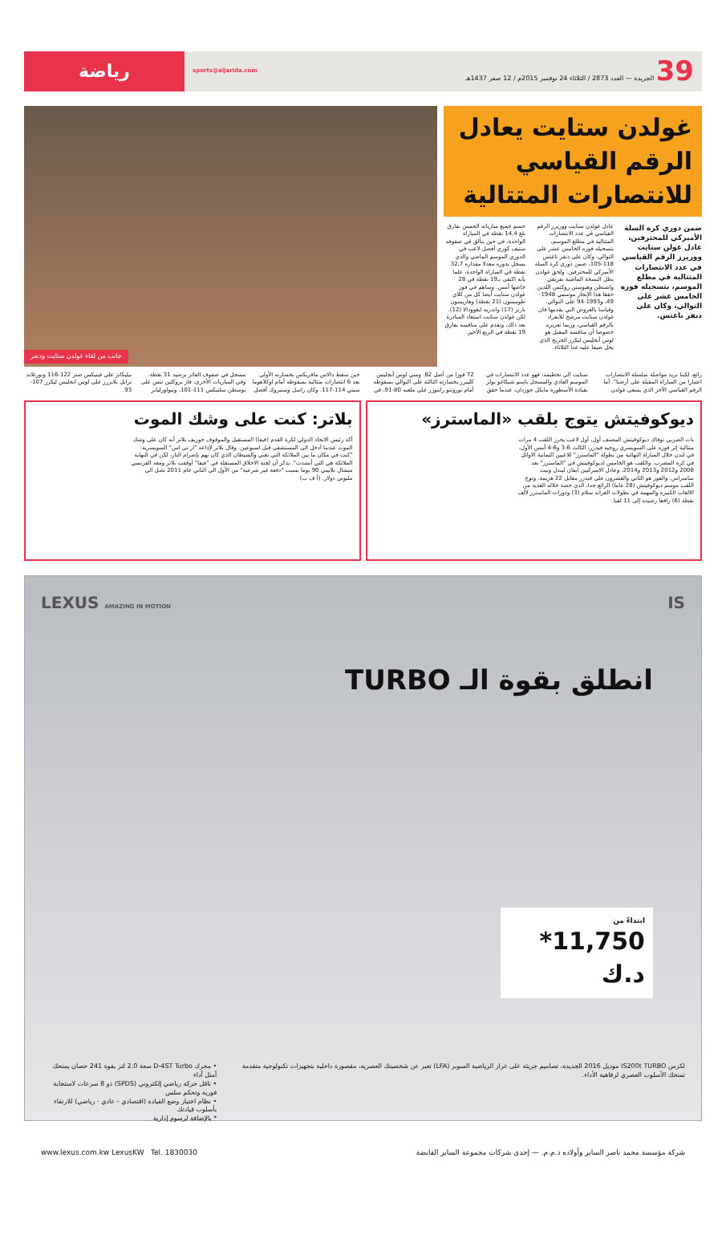رياضة
39 الجريدة — العدد 2873 / الثلاثاء 24 نوفمبر 2015م / 12 صفر 1437هـ
sports@aljarida.com
غولدن ستايت يعادل الرقم القياسي للانتصارات المتتالية
ضمن دوري كرة السلة الأميركي للمحترفين، عادل غولن ستايت ووريرز الرقم القياسي في عدد الانتصارات المتتالية في مطلع الموسم، بتسجيله فوزه الخامس عشر على التوالي، وكان على دنفر ناغتس.
عادل غولدن ستايت ووريرز الرقم القياسي في عدد الانتصارات المتتالية في مطلع الموسم، بتسجيله فوزه الخامس عشر على التوالي، وكان على دنفر ناغتس 118-105، ضمن دوري كرة السلة الأميركي للمحترفين. ولحق غولدن بطل النسخة الماضية بفريقي واشنطن وهيوستن روكتس اللذين حققا هذا الإنجاز موسمي 1948-49، و1993-94 على التوالي. وقياسا بالعروض التي يقدمها فان غولدن ستايت مرشح للانفراد بالرقم القياسي، وربما تعزيزه خصوصا أن منافسه المقبل هو لوس أنجليس ليكرز الجريح الذي يحل ضيفا عليه غدا الثلاثاء.
حسم جميع مبارياته الخمس بفارق بلغ 14,4 نقطة في المباراة الواحدة، في حين يتألق في صفوفه ستيف كوري أفضل لاعب في الدوري الموسم الماضي والذي يسجل بدوره معدلا مقداره 32,7 نقطة في المباراة الواحدة، علما بأنه اكتفى بـ19 نقطة في 28 خاضها أمس. وساهم في فوز غولدن ستايت أيضا كل من كلاي طومسون (21 نقطة) وهاريسون بارنز (17) واندريه ايغوودالا (12). لكن غولدن ستايت استعاد المبادرة بعد ذلك، وتقدم على منافسه بفارق 19 نقطة في الربع الأخير.
جانب من لقاء غولدن ستايت ودنفر
رائع، لكننا نريد مواصلة سلسلة الانتصارات اعتبارا من المباراة المقبلة على أرضنا". أما الرقم القياسي الآخر الذي يسعى غولدن ستايت الى تحطيمه، فهو عدد الانتصارات في الموسم العادي والمسجل باسم شيكاغو بولز بقيادة الأسطورة مايكل جوردان، عندما حقق 72 فوزا من أصل 82. ومني لوس أنجليس كليبرز بخسارته الثالثة على التوالي بسقوطه أمام تورونتو رابتورز على ملعبه 80-91، في حين سقط دالاس مافريكس بخسارته الأولى بعد 6 انتصارات متتالية بسقوطه أمام اوكلاهوما سيتي 114-117. وكان راسل وستبروك أفضل مسجل في صفوف الفائز برصيد 31 نقطة. وفي المباريات الأخرى، فاز بروكلين نتس على بوسطن سلتيكس 111-101، ونيواورليانز بيليكانز على فينيكس صنز 122-116 وبورتلاند ترايل بلايزرز على لوس انجليس ليكرز 107-93.
ديوكوفيتش يتوج بلقب «الماسترز»
بات الصربي نوفاك ديوكوفيتش المصنف أول، أول لاعب يحرز اللقب 4 مرات متتالية إثر فوزه على السويسري روجيه فيدرر، الثالث 6-3 و6-4 أمس الأول، في لندن خلال المباراة النهائية من بطولة "الماسترز" للاعبين الثمانية الاوائل في كرة المضرب. واللقب هو الخامس لديوكوفيتش في "الماسترز" بعد 2008 و2012 و2013 و2014، وعادل الاميركيين ايفان ليندل وبيت سامبراس. والفوز هو الثاني والعشرون على فيدرر مقابل 22 هزيمة. وتوج اللقب موسم ديوكوفيتش (28 عاما) الرائع جدا، الذي حصد خلاله العديد من الالقاب الكبيرة والمهمة في بطولات الغراند سلام (3) ودورات الماسترز لألف نقطة (6) رافعا رصيده إلى 11 لقبا.
بلاتر: كنت على وشك الموت
أكد رئيس الاتحاد الدولي لكرة القدم (فيفا) المستقبل والموقوف جوزيف بلاتر أنه كان على وشك الموت عندما أدخل الى المستشفى قبل اسبوعين. وقال بلاتر لإذاعة "ار تي اس" السويسرية: "كنت في مكان ما بين الملائكة التي تغني والشيطان الذي كان يهم بإضرام النار، لكن في النهاية الملائكة هي التي أنشدت". يذكر أن لجنة الاخلاق المستقلة في "فيفا" أوقفت بلاتر ومعه الفرنسي ميشال بلاتيني 90 يوما بسبب "دفعة غير شرعية" من الأول الى الثاني عام 2011 تصل الى مليوني دولار. (أ ف ب)
LEXUS AMAZING IN MOTION IS
انطلق بقوة الـ TURBO
ابتداءً من
11,750* د.ك
لكزس IS200t TURBO موديل 2016 الجديدة، تصاميم جريئة على غرار الرياضية السوبر (LFA) تعبر عن شخصيتك العصرية، مقصورة داخلية بتجهيزات تكنولوجية متقدمة تمنحك الأسلوب العصري لرفاهية الأداء.
• محرك D-4ST Turbo سعة 2.0 لتر بقوة 241 حصان يمنحك أمثل أداء
• ناقل حركة رياضي إلكتروني (SPDS) ذو 8 سرعات لاستجابة فورية وتحكم سلس
• نظام اختيار وضع القيادة (اقتصادي - عادي - رياضي) للارتقاء بأسلوب قيادتك
* بالإضافة لرسوم إدارية
شركة مؤسسة محمد ناصر الساير وأولاده ذ.م.م. — إحدى شركات مجموعة الساير القابضة www.lexus.com.kw LexusKW Tel. 1830030